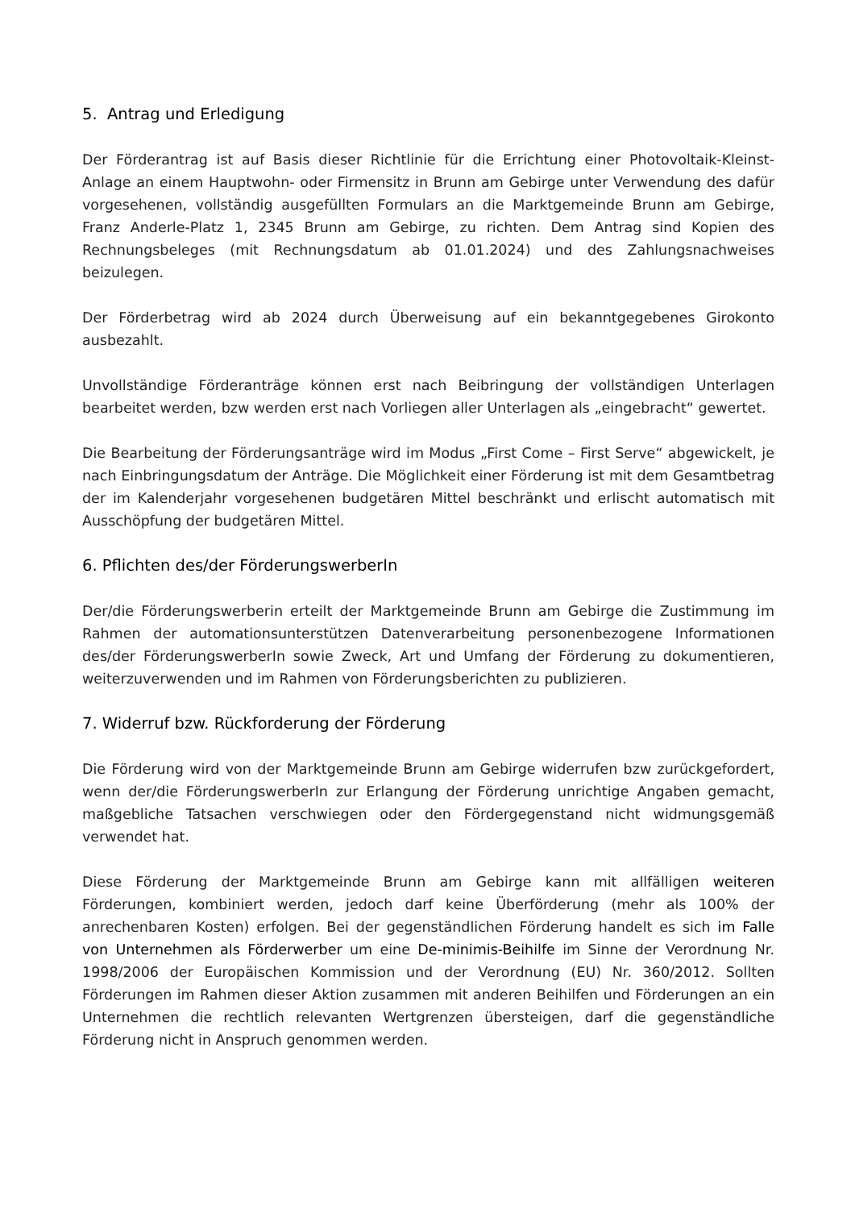5. Antrag und Erledigung
Der Förderantrag ist auf Basis dieser Richtlinie für die Errichtung einer Photovoltaik-Kleinst-Anlage an einem Hauptwohn- oder Firmensitz in Brunn am Gebirge unter Verwendung des dafür vorgesehenen, vollständig ausgefüllten Formulars an die Marktgemeinde Brunn am Gebirge, Franz Anderle-Platz 1, 2345 Brunn am Gebirge, zu richten. Dem Antrag sind Kopien des Rechnungsbeleges (mit Rechnungsdatum ab 01.01.2024) und des Zahlungsnachweises beizulegen.
Der Förderbetrag wird ab 2024 durch Überweisung auf ein bekanntgegebenes Girokonto ausbezahlt.
Unvollständige Förderanträge können erst nach Beibringung der vollständigen Unterlagen bearbeitet werden, bzw werden erst nach Vorliegen aller Unterlagen als „eingebracht“ gewertet.
Die Bearbeitung der Förderungsanträge wird im Modus „First Come – First Serve“ abgewickelt, je nach Einbringungsdatum der Anträge. Die Möglichkeit einer Förderung ist mit dem Gesamtbetrag der im Kalenderjahr vorgesehenen budgetären Mittel beschränkt und erlischt automatisch mit Ausschöpfung der budgetären Mittel.
6. Pflichten des/der FörderungswerberIn
Der/die Förderungswerberin erteilt der Marktgemeinde Brunn am Gebirge die Zustimmung im Rahmen der automationsunterstützen Datenverarbeitung personenbezogene Informationen des/der FörderungswerberIn sowie Zweck, Art und Umfang der Förderung zu dokumentieren, weiterzuverwenden und im Rahmen von Förderungsberichten zu publizieren.
7. Widerruf bzw. Rückforderung der Förderung
Die Förderung wird von der Marktgemeinde Brunn am Gebirge widerrufen bzw zurückgefordert, wenn der/die FörderungswerberIn zur Erlangung der Förderung unrichtige Angaben gemacht, maßgebliche Tatsachen verschwiegen oder den Fördergegenstand nicht widmungsgemäß verwendet hat.
Diese Förderung der Marktgemeinde Brunn am Gebirge kann mit allfälligen weiteren Förderungen, kombiniert werden, jedoch darf keine Überförderung (mehr als 100% der anrechenbaren Kosten) erfolgen. Bei der gegenständlichen Förderung handelt es sich im Falle von Unternehmen als Förderwerber um eine De-minimis-Beihilfe im Sinne der Verordnung Nr. 1998/2006 der Europäischen Kommission und der Verordnung (EU) Nr. 360/2012. Sollten Förderungen im Rahmen dieser Aktion zusammen mit anderen Beihilfen und Förderungen an ein Unternehmen die rechtlich relevanten Wertgrenzen übersteigen, darf die gegenständliche Förderung nicht in Anspruch genommen werden.